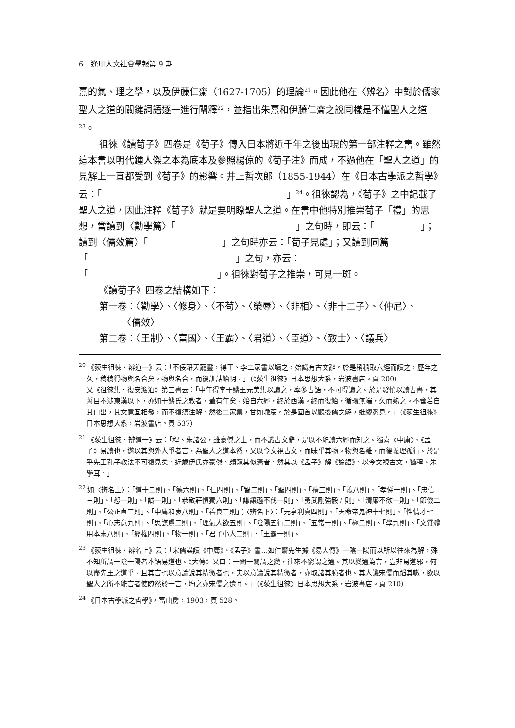6　逢甲人文社會學報第 9 期
熹的氣、理之學，以及伊藤仁齋（1627-1705）的理論<sup>21</sup>。因此他在〈辨名〉中對於儒家聖人之道的關鍵詞語逐一進行闡釋<sup>22</sup>，並指出朱熹和伊藤仁齋之說同樣是不懂聖人之道<sup>23</sup>。
徂徠《讀荀子》四卷是《荀子》傳入日本將近千年之後出現的第一部注釋之書。雖然這本書以明代鍾人傑之本為底本及參照楊倞的《荀子注》而成，不過他在「聖人之道」的見解上一直都受到《荀子》的影響。井上哲次郎（1855-1944）在《日本古學派之哲學》云：「　　　　　　　　　　　　　　　　　　　　」<sup>24</sup>。徂徠認為，《荀子》之中記載了聖人之道，因此注釋《荀子》就是要明瞭聖人之道。在書中他特別推崇荀子「禮」的思想，當讀到〈勸學篇〉「　　　　　　　　　　　　　」之句時，即云：「　　　　　」；讀到〈儒效篇〉「　　　　　　　　」之句時亦云：「荀子見處」；又讀到同篇「　　　　　　　　　　　　　　　　」之句，亦云：「　　　　　　　　　　　　　　」。徂徠對荀子之推崇，可見一斑。
《讀荀子》四卷之結構如下：
第一卷：〈勸學〉、〈修身〉、〈不苟〉、〈榮辱〉、〈非相〉、〈非十二子〉、〈仲尼〉、
　　　〈儒效〉
第二卷：〈王制〉、〈富國〉、〈王霸〉、〈君道〉、〈臣道〉、〈致士〉、〈議兵〉
<sup>20</sup> 《荻生徂徠．辨道一》云：「不佞藉天寵靈，得王、李二家書以讀之，始識有古文辭。於是稍稍取六經而讀之，歷年之久，稍稍得物與名合矣。物與名合，而後訓詁始明。」（《荻生徂徠》日本思想大系，岩波書店。頁 200）
又《徂徠集．復安澹泊》第三書云：「中年得李于鱗王元美集以讀之，率多古語，不可得讀之。於是發憤以讀古書，其誓目不涉東漢以下，亦如于鱗氏之教者，蓋有年矣。始自六經，終於西漢。終而復始，循環無端，久而熟之。不啻若自其口出，其文意互相發，而不復須注解。然後二家集，甘如噉蔗。於是回首以觀後儒之解，紕繆悉見。」（《荻生徂徠》日本思想大系，岩波書店。頁 537）
<sup>21</sup> 《荻生徂徠．辨道一》云：「程、朱諸公，雖豪傑之士，而不識古文辭，是以不能讀六經而知之。獨喜《中庸》、《孟子》易讀也，遂以其與外人爭者言，為聖人之道本然，又以今文視古文，而昧乎其物。物與名離，而後義理孤行。於是乎先王孔子教法不可復見矣。近歲伊氏亦豪傑，頗窺其似焉者，然其以《孟子》解《論語》，以今文視古文，猶程、朱學耳。」
<sup>22</sup> 如〈辨名上〉：「道十二則」、「德六則」、「仁四則」、「智二則」、「聖四則」、「禮三則」、「義八則」、「孝悌一則」、「忠信三則」、「恕一則」、「誠一則」、「恭敬莊慎獨六則」、「謙讓遜不伐一則」、「勇武剛強毅五則」、「清廉不欲一則」、「節儉二則」、「公正直三則」、「中庸和衷八則」、「善良三則」；〈辨名下〉：「元亨利貞四則」、「天命帝鬼神十七則」、「性情才七則」、「心志意九則」、「思謀慮二則」、「理氣人欲五則」、「陰陽五行二則」、「五常一則」、「極二則」、「學九則」、「文質體用本末八則」、「經權四則」、「物一則」、「君子小人二則」、「王霸一則」。
<sup>23</sup> 《荻生徂徠．辨名上》云：「宋儒誤讀《中庸》、《孟子》書…如仁齋先生據《易大傳》一陰一陽而以所以往來為解，殊不知所謂一陰一陽者本語易道也。《大傳》又曰：一闔一闢謂之變，往來不窮謂之通。其以變通為言，豈非易道邪，何以盡先王之道乎。且其言也以意論說其精微者也，夫以意論說其精微者，亦取諸其臆者也。其人譏宋儒而蹈其轍，欲以聖人之所不能言者使瞭然於一言，均之亦宋儒之遺耳。」（《荻生徂徠》日本思想大系，岩波書店。頁 210）
<sup>24</sup> 《日本古學派之哲學》，富山房，1903，頁 528。